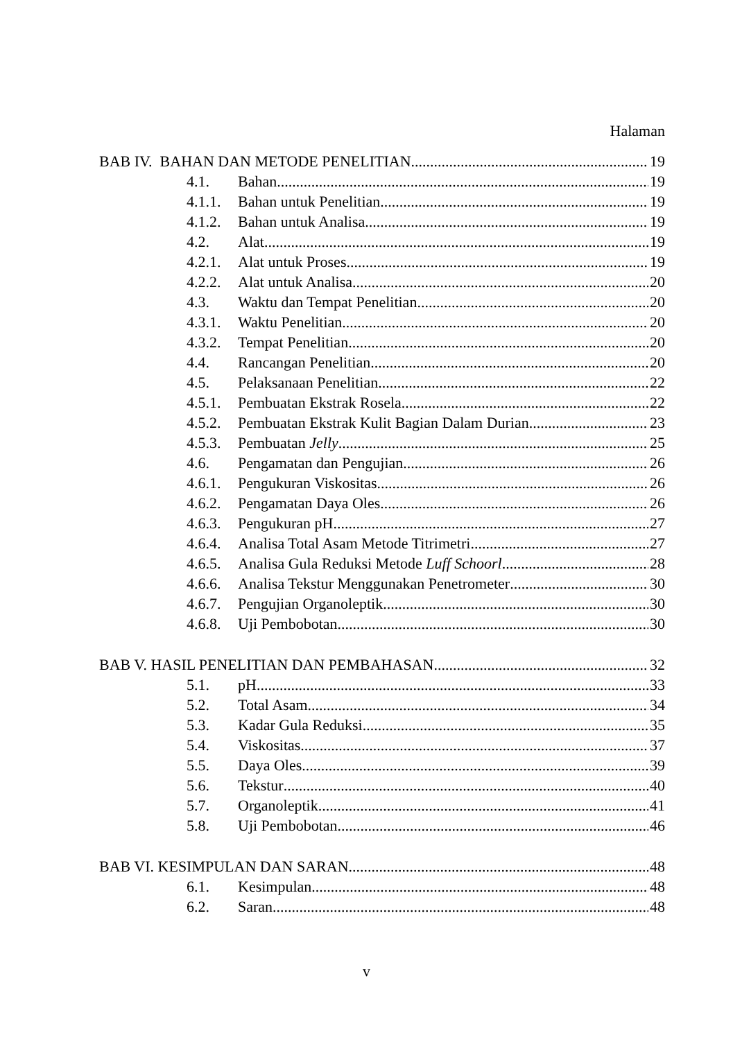Halaman
BAB IV. BAHAN DAN METODE PENELITIAN 19
4.1. Bahan 19
4.1.1. Bahan untuk Penelitian 19
4.1.2. Bahan untuk Analisa 19
4.2. Alat 19
4.2.1. Alat untuk Proses 19
4.2.2. Alat untuk Analisa 20
4.3. Waktu dan Tempat Penelitian 20
4.3.1. Waktu Penelitian 20
4.3.2. Tempat Penelitian 20
4.4. Rancangan Penelitian 20
4.5. Pelaksanaan Penelitian 22
4.5.1. Pembuatan Ekstrak Rosela 22
4.5.2. Pembuatan Ekstrak Kulit Bagian Dalam Durian 23
4.5.3. Pembuatan Jelly 25
4.6. Pengamatan dan Pengujian 26
4.6.1. Pengukuran Viskositas 26
4.6.2. Pengamatan Daya Oles 26
4.6.3. Pengukuran pH 27
4.6.4. Analisa Total Asam Metode Titrimetri 27
4.6.5. Analisa Gula Reduksi Metode Luff Schoorl 28
4.6.6. Analisa Tekstur Menggunakan Penetrometer 30
4.6.7. Pengujian Organoleptik 30
4.6.8. Uji Pembobotan 30
BAB V. HASIL PENELITIAN DAN PEMBAHASAN 32
5.1. pH 33
5.2. Total Asam 34
5.3. Kadar Gula Reduksi 35
5.4. Viskositas 37
5.5. Daya Oles 39
5.6. Tekstur 40
5.7. Organoleptik 41
5.8. Uji Pembobotan 46
BAB VI. KESIMPULAN DAN SARAN 48
6.1. Kesimpulan 48
6.2. Saran 48
v